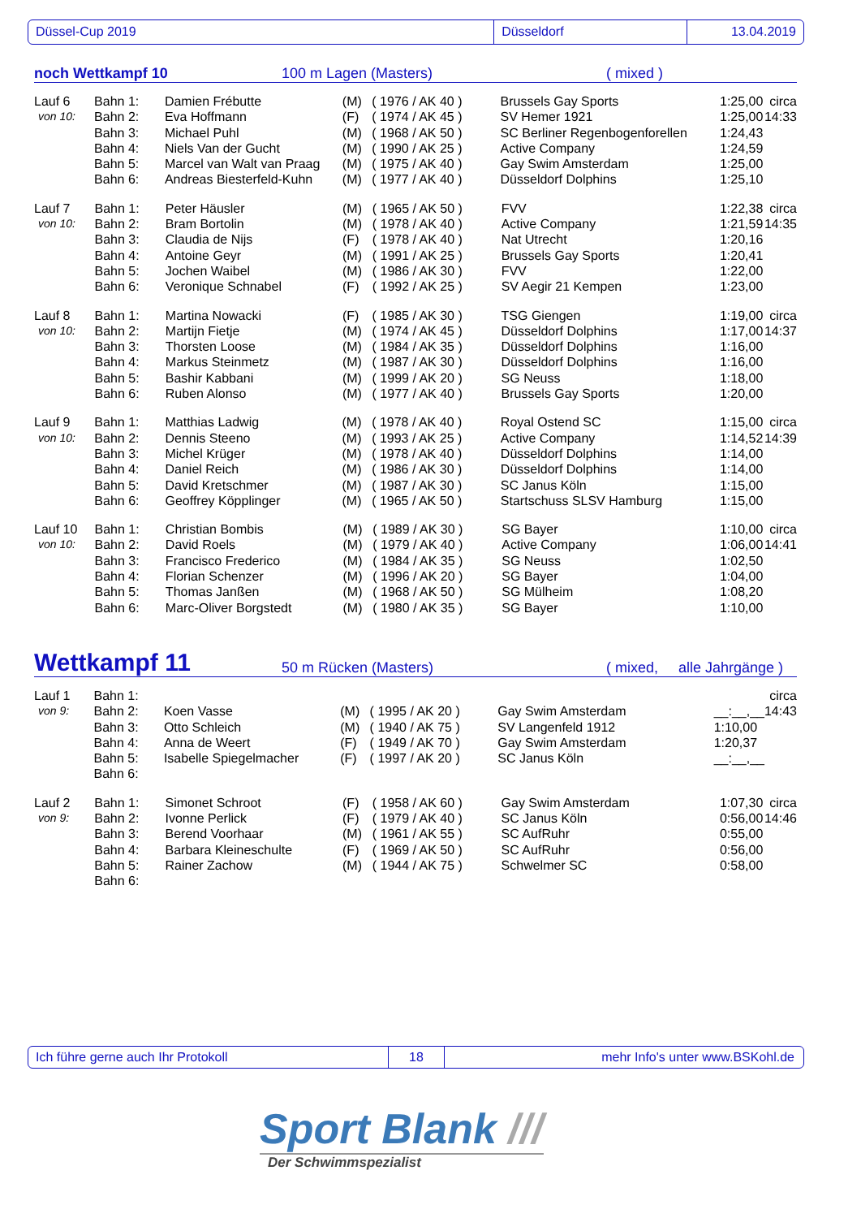Düssel-Cup 2019 Düsseldorf 13.04.2019
noch Wettkampf 10 100 m Lagen (Masters) ( mixed )
| Lauf 6 | Bahn 1: | Damien Frébutte | (M) | ( 1976 / AK 40 ) | Brussels Gay Sports | 1:25,00 | circa |
| von 10: | Bahn 2: | Eva Hoffmann | (F) | ( 1974 / AK 45 ) | SV Hemer 1921 | 1:25,00 | 14:33 |
| | Bahn 3: | Michael Puhl | (M) | ( 1968 / AK 50 ) | SC Berliner Regenbogenforellen | 1:24,43 | |
| | Bahn 4: | Niels Van der Gucht | (M) | ( 1990 / AK 25 ) | Active Company | 1:24,59 | |
| | Bahn 5: | Marcel van Walt van Praag | (M) | ( 1975 / AK 40 ) | Gay Swim Amsterdam | 1:25,00 | |
| | Bahn 6: | Andreas Biesterfeld-Kuhn | (M) | ( 1977 / AK 40 ) | Düsseldorf Dolphins | 1:25,10 | |
| Lauf 7 | Bahn 1: | Peter Häusler | (M) | ( 1965 / AK 50 ) | FVV | 1:22,38 | circa |
| von 10: | Bahn 2: | Bram Bortolin | (M) | ( 1978 / AK 40 ) | Active Company | 1:21,59 | 14:35 |
| | Bahn 3: | Claudia de Nijs | (F) | ( 1978 / AK 40 ) | Nat Utrecht | 1:20,16 | |
| | Bahn 4: | Antoine Geyr | (M) | ( 1991 / AK 25 ) | Brussels Gay Sports | 1:20,41 | |
| | Bahn 5: | Jochen Waibel | (M) | ( 1986 / AK 30 ) | FVV | 1:22,00 | |
| | Bahn 6: | Veronique Schnabel | (F) | ( 1992 / AK 25 ) | SV Aegir 21 Kempen | 1:23,00 | |
| Lauf 8 | Bahn 1: | Martina Nowacki | (F) | ( 1985 / AK 30 ) | TSG Giengen | 1:19,00 | circa |
| von 10: | Bahn 2: | Martijn Fietje | (M) | ( 1974 / AK 45 ) | Düsseldorf Dolphins | 1:17,00 | 14:37 |
| | Bahn 3: | Thorsten Loose | (M) | ( 1984 / AK 35 ) | Düsseldorf Dolphins | 1:16,00 | |
| | Bahn 4: | Markus Steinmetz | (M) | ( 1987 / AK 30 ) | Düsseldorf Dolphins | 1:16,00 | |
| | Bahn 5: | Bashir Kabbani | (M) | ( 1999 / AK 20 ) | SG Neuss | 1:18,00 | |
| | Bahn 6: | Ruben Alonso | (M) | ( 1977 / AK 40 ) | Brussels Gay Sports | 1:20,00 | |
| Lauf 9 | Bahn 1: | Matthias Ladwig | (M) | ( 1978 / AK 40 ) | Royal Ostend SC | 1:15,00 | circa |
| von 10: | Bahn 2: | Dennis Steeno | (M) | ( 1993 / AK 25 ) | Active Company | 1:14,52 | 14:39 |
| | Bahn 3: | Michel Krüger | (M) | ( 1978 / AK 40 ) | Düsseldorf Dolphins | 1:14,00 | |
| | Bahn 4: | Daniel Reich | (M) | ( 1986 / AK 30 ) | Düsseldorf Dolphins | 1:14,00 | |
| | Bahn 5: | David Kretschmer | (M) | ( 1987 / AK 30 ) | SC Janus Köln | 1:15,00 | |
| | Bahn 6: | Geoffrey Köpplinger | (M) | ( 1965 / AK 50 ) | Startschuss SLSV Hamburg | 1:15,00 | |
| Lauf 10 | Bahn 1: | Christian Bombis | (M) | ( 1989 / AK 30 ) | SG Bayer | 1:10,00 | circa |
| von 10: | Bahn 2: | David Roels | (M) | ( 1979 / AK 40 ) | Active Company | 1:06,00 | 14:41 |
| | Bahn 3: | Francisco Frederico | (M) | ( 1984 / AK 35 ) | SG Neuss | 1:02,50 | |
| | Bahn 4: | Florian Schenzer | (M) | ( 1996 / AK 20 ) | SG Bayer | 1:04,00 | |
| | Bahn 5: | Thomas Janßen | (M) | ( 1968 / AK 50 ) | SG Mülheim | 1:08,20 | |
| | Bahn 6: | Marc-Oliver Borgstedt | (M) | ( 1980 / AK 35 ) | SG Bayer | 1:10,00 | |
Wettkampf 11 50 m Rücken (Masters) ( mixed, alle Jahrgänge )
| Lauf 1 | Bahn 1: | | | | | | circa |
| von 9: | Bahn 2: | Koen Vasse | (M) | ( 1995 / AK 20 ) | Gay Swim Amsterdam | __:__,__ | 14:43 |
| | Bahn 3: | Otto Schleich | (M) | ( 1940 / AK 75 ) | SV Langenfeld 1912 | 1:10,00 | |
| | Bahn 4: | Anna de Weert | (F) | ( 1949 / AK 70 ) | Gay Swim Amsterdam | 1:20,37 | |
| | Bahn 5: | Isabelle Spiegelmacher | (F) | ( 1997 / AK 20 ) | SC Janus Köln | __:__,__ | |
| | Bahn 6: | | | | | | |
| Lauf 2 | Bahn 1: | Simonet Schroot | (F) | ( 1958 / AK 60 ) | Gay Swim Amsterdam | 1:07,30 | circa |
| von 9: | Bahn 2: | Ivonne Perlick | (F) | ( 1979 / AK 40 ) | SC Janus Köln | 0:56,00 | 14:46 |
| | Bahn 3: | Berend Voorhaar | (M) | ( 1961 / AK 55 ) | SC AufRuhr | 0:55,00 | |
| | Bahn 4: | Barbara Kleineschulte | (F) | ( 1969 / AK 50 ) | SC AufRuhr | 0:56,00 | |
| | Bahn 5: | Rainer Zachow | (M) | ( 1944 / AK 75 ) | Schwelmer SC | 0:58,00 | |
| | Bahn 6: | | | | | | |
Ich führe gerne auch Ihr Protokoll 18 mehr Info's unter www.BSKohl.de
Sport Blank ///
Der Schwimmspezialist